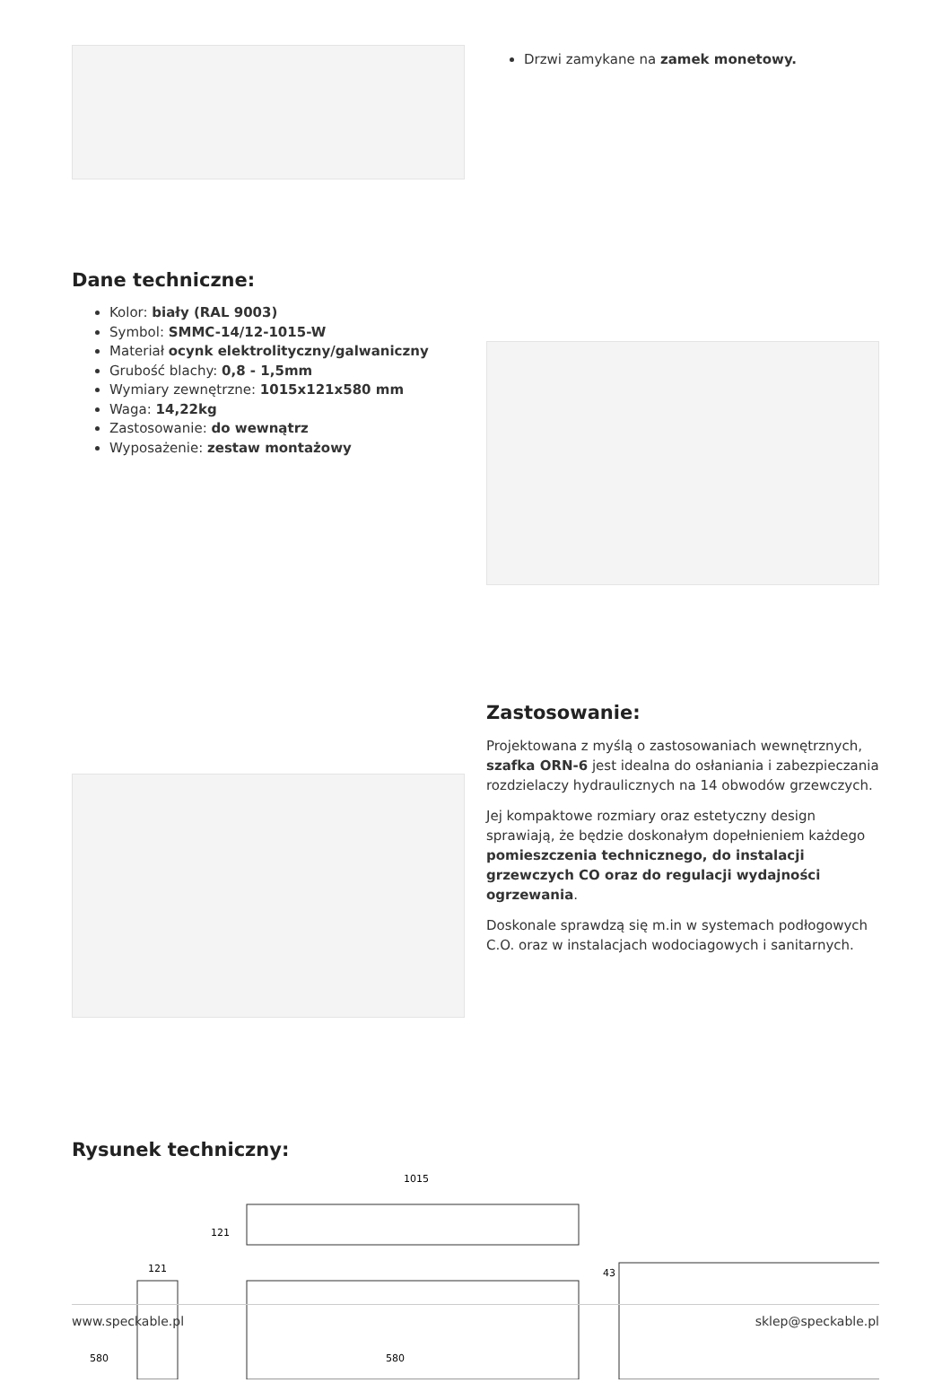Drzwi zamykane na zamek monetowy.
Dane techniczne:
Kolor: biały (RAL 9003)
Symbol: SMMC-14/12-1015-W
Materiał ocynk elektrolityczny/galwaniczny
Grubość blachy: 0,8 - 1,5mm
Wymiary zewnętrzne: 1015x121x580 mm
Waga: 14,22kg
Zastosowanie: do wewnątrz
Wyposażenie: zestaw montażowy
Zastosowanie:
Projektowana z myślą o zastosowaniach wewnętrznych, szafka ORN-6 jest idealna do osłaniania i zabezpieczania rozdzielaczy hydraulicznych na 14 obwodów grzewczych.
Jej kompaktowe rozmiary oraz estetyczny design sprawiają, że będzie doskonałym dopełnieniem każdego pomieszczenia technicznego, do instalacji grzewczych CO oraz do regulacji wydajności ogrzewania.
Doskonale sprawdzą się m.in w systemach podłogowych C.O. oraz w instalacjach wodociagowych i sanitarnych.
Rysunek techniczny:
1015
121
121
580
580
43
www.speckable.pl sklep@speckable.pl